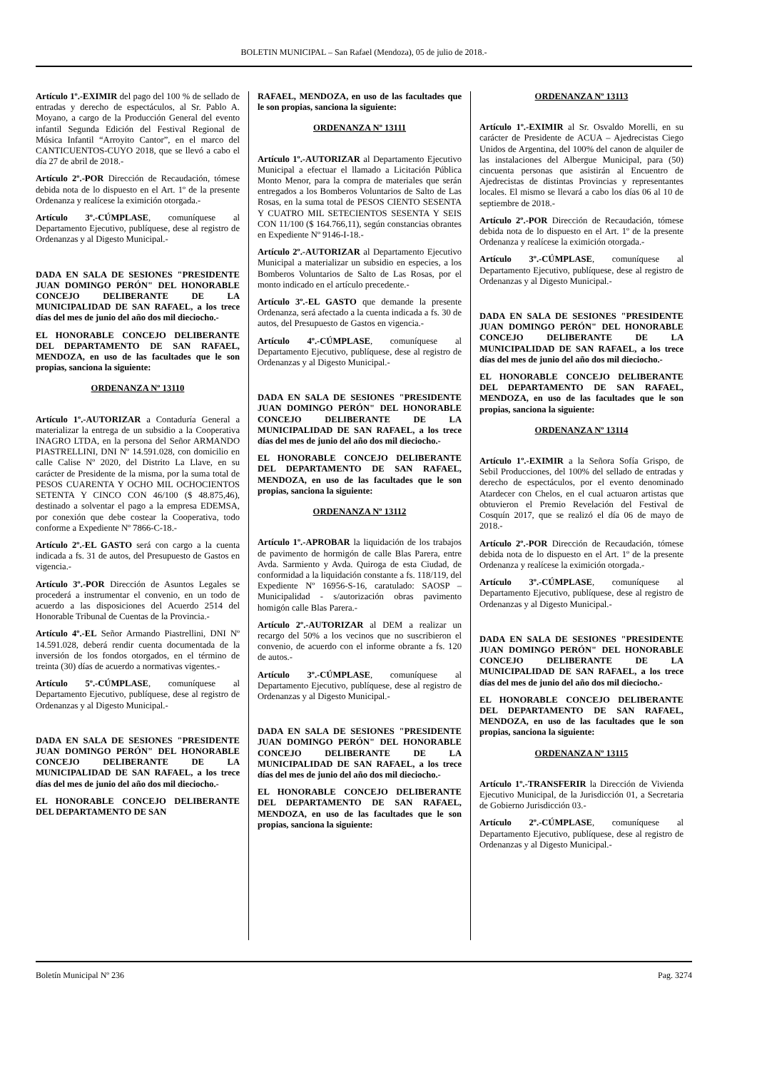BOLETIN MUNICIPAL – San Rafael (Mendoza), 05 de julio de 2018.-
Artículo 1º.-EXIMIR del pago del 100 % de sellado de entradas y derecho de espectáculos, al Sr. Pablo A. Moyano, a cargo de la Producción General del evento infantil Segunda Edición del Festival Regional de Música Infantil “Arroyito Cantor”, en el marco del CANTICUENTOS-CUYO 2018, que se llevó a cabo el día 27 de abril de 2018.-
Artículo 2º.-POR Dirección de Recaudación, tómese debida nota de lo dispuesto en el Art. 1º de la presente Ordenanza y realícese la eximición otorgada.-
Artículo 3º.-CÚMPLASE, comuníquese al Departamento Ejecutivo, publíquese, dese al registro de Ordenanzas y al Digesto Municipal.-
DADA EN SALA DE SESIONES "PRESIDENTE JUAN DOMINGO PERÓN" DEL HONORABLE CONCEJO DELIBERANTE DE LA MUNICIPALIDAD DE SAN RAFAEL, a los trece días del mes de junio del año dos mil dieciocho.-
EL HONORABLE CONCEJO DELIBERANTE DEL DEPARTAMENTO DE SAN RAFAEL, MENDOZA, en uso de las facultades que le son propias, sanciona la siguiente:
ORDENANZA Nº 13110
Artículo 1º.-AUTORIZAR a Contaduría General a materializar la entrega de un subsidio a la Cooperativa INAGRO LTDA, en la persona del Señor ARMANDO PIASTRELLINI, DNI Nº 14.591.028, con domicilio en calle Calise Nº 2020, del Distrito La Llave, en su carácter de Presidente de la misma, por la suma total de PESOS CUARENTA Y OCHO MIL OCHOCIENTOS SETENTA Y CINCO CON 46/100 ($ 48.875,46), destinado a solventar el pago a la empresa EDEMSA, por conexión que debe costear la Cooperativa, todo conforme a Expediente Nº 7866-C-18.-
Artículo 2º.-EL GASTO será con cargo a la cuenta indicada a fs. 31 de autos, del Presupuesto de Gastos en vigencia.-
Artículo 3º.-POR Dirección de Asuntos Legales se procederá a instrumentar el convenio, en un todo de acuerdo a las disposiciones del Acuerdo 2514 del Honorable Tribunal de Cuentas de la Provincia.-
Artículo 4º.-EL Señor Armando Piastrellini, DNI Nº 14.591.028, deberá rendir cuenta documentada de la inversión de los fondos otorgados, en el término de treinta (30) días de acuerdo a normativas vigentes.-
Artículo 5º.-CÚMPLASE, comuníquese al Departamento Ejecutivo, publíquese, dese al registro de Ordenanzas y al Digesto Municipal.-
DADA EN SALA DE SESIONES "PRESIDENTE JUAN DOMINGO PERÓN" DEL HONORABLE CONCEJO DELIBERANTE DE LA MUNICIPALIDAD DE SAN RAFAEL, a los trece días del mes de junio del año dos mil dieciocho.-
EL HONORABLE CONCEJO DELIBERANTE DEL DEPARTAMENTO DE SAN
RAFAEL, MENDOZA, en uso de las facultades que le son propias, sanciona la siguiente:
ORDENANZA Nº 13111
Artículo 1º.-AUTORIZAR al Departamento Ejecutivo Municipal a efectuar el llamado a Licitación Pública Monto Menor, para la compra de materiales que serán entregados a los Bomberos Voluntarios de Salto de Las Rosas, en la suma total de PESOS CIENTO SESENTA Y CUATRO MIL SETECIENTOS SESENTA Y SEIS CON 11/100 ($ 164.766,11), según constancias obrantes en Expediente Nº 9146-I-18.-
Artículo 2º.-AUTORIZAR al Departamento Ejecutivo Municipal a materializar un subsidio en especies, a los Bomberos Voluntarios de Salto de Las Rosas, por el monto indicado en el artículo precedente.-
Artículo 3º.-EL GASTO que demande la presente Ordenanza, será afectado a la cuenta indicada a fs. 30 de autos, del Presupuesto de Gastos en vigencia.-
Artículo 4º.-CÚMPLASE, comuníquese al Departamento Ejecutivo, publíquese, dese al registro de Ordenanzas y al Digesto Municipal.-
DADA EN SALA DE SESIONES "PRESIDENTE JUAN DOMINGO PERÓN" DEL HONORABLE CONCEJO DELIBERANTE DE LA MUNICIPALIDAD DE SAN RAFAEL, a los trece días del mes de junio del año dos mil dieciocho.-
EL HONORABLE CONCEJO DELIBERANTE DEL DEPARTAMENTO DE SAN RAFAEL, MENDOZA, en uso de las facultades que le son propias, sanciona la siguiente:
ORDENANZA Nº 13112
Artículo 1º.-APROBAR la liquidación de los trabajos de pavimento de hormigón de calle Blas Parera, entre Avda. Sarmiento y Avda. Quiroga de esta Ciudad, de conformidad a la liquidación constante a fs. 118/119, del Expediente Nº 16956-S-16, caratulado: SAOSP – Municipalidad - s/autorización obras pavimento homigón calle Blas Parera.-
Artículo 2º.-AUTORIZAR al DEM a realizar un recargo del 50% a los vecinos que no suscribieron el convenio, de acuerdo con el informe obrante a fs. 120 de autos.-
Artículo 3º.-CÚMPLASE, comuníquese al Departamento Ejecutivo, publíquese, dese al registro de Ordenanzas y al Digesto Municipal.-
DADA EN SALA DE SESIONES "PRESIDENTE JUAN DOMINGO PERÓN" DEL HONORABLE CONCEJO DELIBERANTE DE LA MUNICIPALIDAD DE SAN RAFAEL, a los trece días del mes de junio del año dos mil dieciocho.-
EL HONORABLE CONCEJO DELIBERANTE DEL DEPARTAMENTO DE SAN RAFAEL, MENDOZA, en uso de las facultades que le son propias, sanciona la siguiente:
ORDENANZA Nº 13113
Artículo 1º.-EXIMIR al Sr. Osvaldo Morelli, en su carácter de Presidente de ACUA – Ajedrecistas Ciego Unidos de Argentina, del 100% del canon de alquiler de las instalaciones del Albergue Municipal, para (50) cincuenta personas que asistirán al Encuentro de Ajedrecistas de distintas Provincias y representantes locales. El mismo se llevará a cabo los días 06 al 10 de septiembre de 2018.-
Artículo 2º.-POR Dirección de Recaudación, tómese debida nota de lo dispuesto en el Art. 1º de la presente Ordenanza y realícese la eximición otorgada.-
Artículo 3º.-CÚMPLASE, comuníquese al Departamento Ejecutivo, publíquese, dese al registro de Ordenanzas y al Digesto Municipal.-
DADA EN SALA DE SESIONES "PRESIDENTE JUAN DOMINGO PERÓN" DEL HONORABLE CONCEJO DELIBERANTE DE LA MUNICIPALIDAD DE SAN RAFAEL, a los trece días del mes de junio del año dos mil dieciocho.-
EL HONORABLE CONCEJO DELIBERANTE DEL DEPARTAMENTO DE SAN RAFAEL, MENDOZA, en uso de las facultades que le son propias, sanciona la siguiente:
ORDENANZA Nº 13114
Artículo 1º.-EXIMIR a la Señora Sofía Grispo, de Sebil Producciones, del 100% del sellado de entradas y derecho de espectáculos, por el evento denominado Atardecer con Chelos, en el cual actuaron artistas que obtuvieron el Premio Revelación del Festival de Cosquín 2017, que se realizó el día 06 de mayo de 2018.-
Artículo 2º.-POR Dirección de Recaudación, tómese debida nota de lo dispuesto en el Art. 1º de la presente Ordenanza y realícese la eximición otorgada.-
Artículo 3º.-CÚMPLASE, comuníquese al Departamento Ejecutivo, publíquese, dese al registro de Ordenanzas y al Digesto Municipal.-
DADA EN SALA DE SESIONES "PRESIDENTE JUAN DOMINGO PERÓN" DEL HONORABLE CONCEJO DELIBERANTE DE LA MUNICIPALIDAD DE SAN RAFAEL, a los trece días del mes de junio del año dos mil dieciocho.-
EL HONORABLE CONCEJO DELIBERANTE DEL DEPARTAMENTO DE SAN RAFAEL, MENDOZA, en uso de las facultades que le son propias, sanciona la siguiente:
ORDENANZA Nº 13115
Artículo 1º.-TRANSFERIR la Dirección de Vivienda Ejecutivo Municipal, de la Jurisdicción 01, a Secretaria de Gobierno Jurisdicción 03.-
Artículo 2º.-CÚMPLASE, comuníquese al Departamento Ejecutivo, publíquese, dese al registro de Ordenanzas y al Digesto Municipal.-
Boletín Municipal Nº 236 Pag. 3274